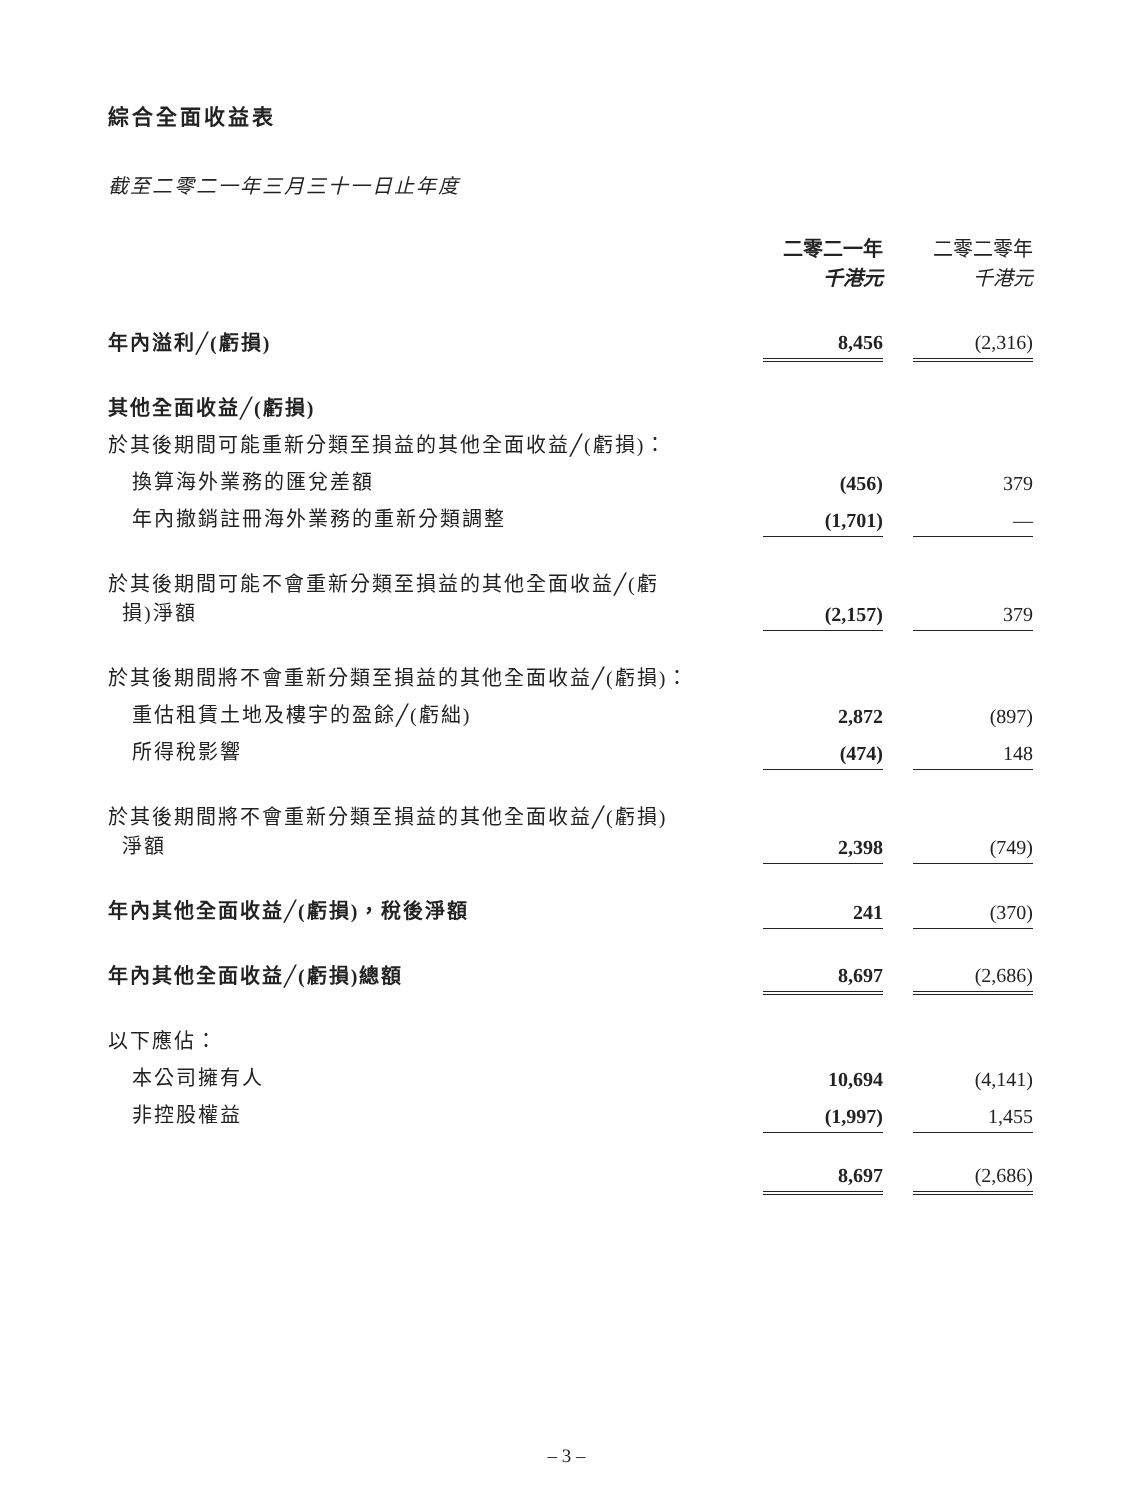綜合全面收益表
截至二零二一年三月三十一日止年度
| | 二零二一年 千港元 | | 二零二零年 千港元 |
| 年內溢利╱(虧損) | 8,456 | | (2,316) |
| 其他全面收益╱(虧損) | | | |
| 於其後期間可能重新分類至損益的其他全面收益╱(虧損)： | | | |
| 換算海外業務的匯兌差額 | (456) | | 379 |
| 年內撤銷註冊海外業務的重新分類調整 | (1,701) | | — |
| 於其後期間可能不會重新分類至損益的其他全面收益╱(虧 損)淨額 | (2,157) | | 379 |
| 於其後期間將不會重新分類至損益的其他全面收益╱(虧損)： | | | |
| 重估租賃土地及樓宇的盈餘╱(虧絀) | 2,872 | | (897) |
| 所得稅影響 | (474) | | 148 |
| 於其後期間將不會重新分類至損益的其他全面收益╱(虧損) 淨額 | 2,398 | | (749) |
| 年內其他全面收益╱(虧損)，稅後淨額 | 241 | | (370) |
| 年內其他全面收益╱(虧損)總額 | 8,697 | | (2,686) |
| 以下應佔： | | | |
| 本公司擁有人 | 10,694 | | (4,141) |
| 非控股權益 | (1,997) | | 1,455 |
| | 8,697 | | (2,686) |
– 3 –